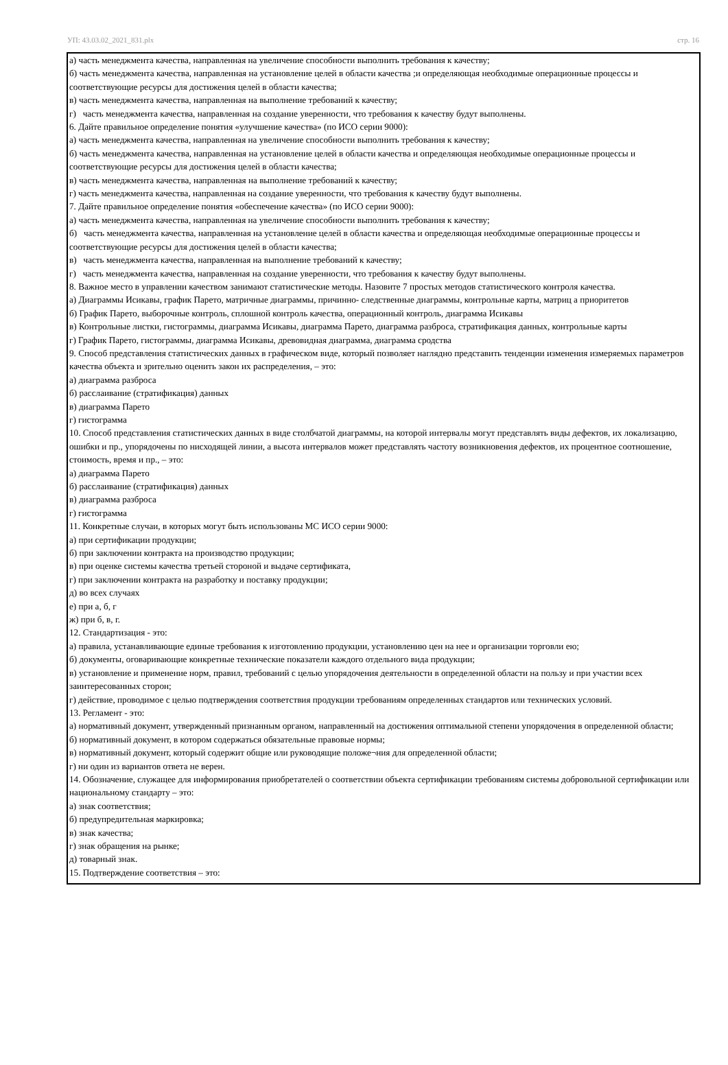УП: 43.03.02_2021_831.plx стр. 16
а) часть менеджмента качества, направленная на увеличение способности выполнить требования к качеству;
б) часть менеджмента качества, направленная на установление целей в области качества ;и определяющая необходимые операционные процессы и соответствующие ресурсы для достижения целей в области качества;
в) часть менеджмента качества, направленная на выполнение требований к качеству;
г) часть менеджмента качества, направленная на создание уверенности, что требования к качеству будут выполнены.
6. Дайте правильное определение понятия «улучшение качества» (по ИСО серии 9000):
а) часть менеджмента качества, направленная на увеличение способности выполнить требования к качеству;
б) часть менеджмента качества, направленная на установление целей в области качества и определяющая необходимые операционные процессы и соответствующие ресурсы для достижения целей в области качества;
в) часть менеджмента качества, направленная на выполнение требований к качеству;
г) часть менеджмента качества, направленная на создание уверенности, что требования к качеству будут выполнены.
7. Дайте правильное определение понятия «обеспечение качества» (по ИСО серии 9000):
а) часть менеджмента качества, направленная на увеличение способности выполнить требования к качеству;
б) часть менеджмента качества, направленная на установление целей в области качества и определяющая необходимые операционные процессы и соответствующие ресурсы для достижения целей в области качества;
в) часть менеджмента качества, направленная на выполнение требований к качеству;
г) часть менеджмента качества, направленная на создание уверенности, что требования к качеству будут выполнены.
8. Важное место в управлении качеством занимают статистические методы. Назовите 7 простых методов статистического контроля качества.
а) Диаграммы Исикавы, график Парето, матричные диаграммы, причинно- следственные диаграммы, контрольные карты, матриц а приоритетов
б) График Парето, выборочные контроль, сплошной контроль качества, операционный контроль, диаграмма Исикавы
в) Контрольные листки, гистограммы, диаграмма Исикавы, диаграмма Парето, диаграмма разброса, стратификация данных, контрольные карты
г) График Парето, гистограммы, диаграмма Исикавы, древовидная диаграмма, диаграмма сродства
9. Способ представления статистических данных в графическом виде, который позволяет наглядно представить тенденции изменения измеряемых параметров качества объекта и зрительно оценить закон их распределения, – это:
а) диаграмма разброса
б) расслаивание (стратификация) данных
в) диаграмма Парето
г) гистограмма
10. Способ представления статистических данных в виде столбчатой диаграммы, на которой интервалы могут представлять виды дефектов, их локализацию, ошибки и пр., упорядочены по нисходящей линии, а высота интервалов может представлять частоту возникновения дефектов, их процентное соотношение, стоимость, время и пр., – это:
а) диаграмма Парето
б) расслаивание (стратификация) данных
в) диаграмма разброса
г) гистограмма
11. Конкретные случаи, в которых могут быть использованы МС ИСО серии 9000:
а) при сертификации продукции;
б) при заключении контракта на производство продукции;
в) при оценке системы качества третьей стороной и выдаче сертификата,
г) при заключении контракта на разработку и поставку продукции;
д) во всех случаях
е) при а, б, г
ж) при б, в, г.
12. Стандартизация - это:
а) правила, устанавливающие единые требования к изготовлению продукции, установлению цен на нее и организации торговли ею;
б) документы, оговаривающие конкретные технические показатели каждого отдельного вида продукции;
в) установление и применение норм, правил, требований с целью упорядочения деятельности в определенной области на пользу и при участии всех заинтересованных сторон;
г) действие, проводимое с целью подтверждения соответствия продукции требованиям определенных стандартов или технических условий.
13. Регламент - это:
а) нормативный документ, утвержденный признанным органом, направленный на достижения оптимальной степени упорядочения в определенной области;
б) нормативный документ, в котором содержаться обязательные правовые нормы;
в) нормативный документ, который содержит общие или руководящие положе¬ния для определенной области;
г) ни один из вариантов ответа не верен.
14. Обозначение, служащее для информирования приобретателей о соответствии объекта сертификации требованиям системы добровольной сертификации или национальному стандарту – это:
а) знак соответствия;
б) предупредительная маркировка;
в) знак качества;
г) знак обращения на рынке;
д) товарный знак.
15. Подтверждение соответствия – это: